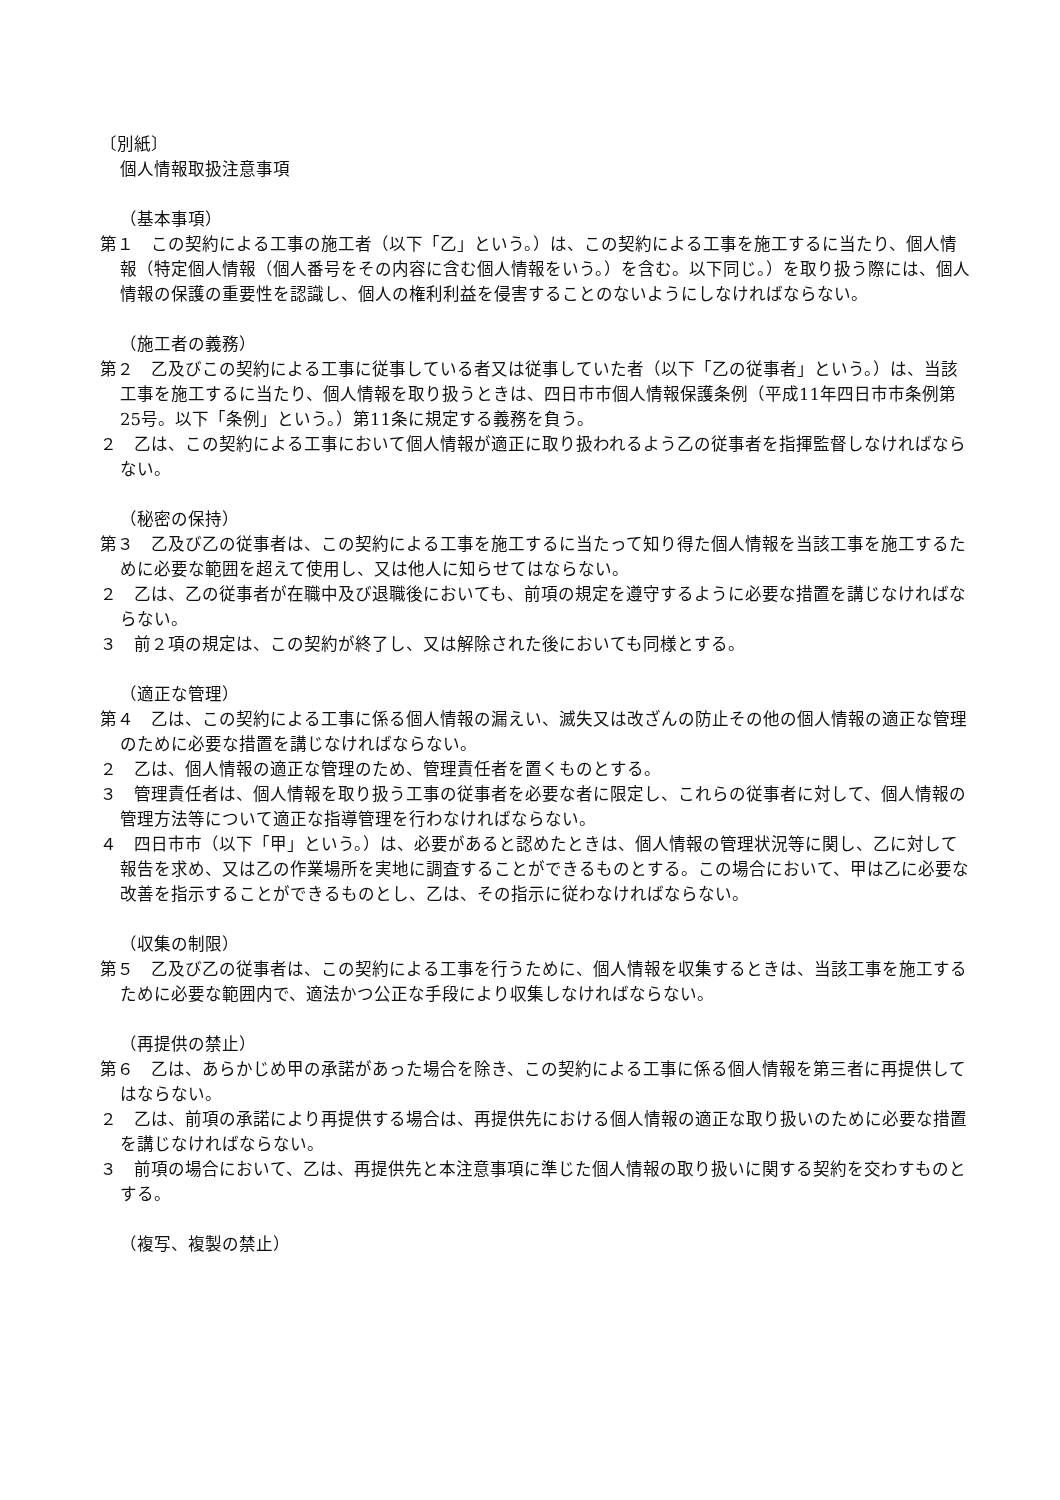〔別紙〕
個人情報取扱注意事項
（基本事項）
第１　この契約による工事の施工者（以下「乙」という。）は、この契約による工事を施工するに当たり、個人情報（特定個人情報（個人番号をその内容に含む個人情報をいう。）を含む。以下同じ。）を取り扱う際には、個人情報の保護の重要性を認識し、個人の権利利益を侵害することのないようにしなければならない。
（施工者の義務）
第２　乙及びこの契約による工事に従事している者又は従事していた者（以下「乙の従事者」という。）は、当該工事を施工するに当たり、個人情報を取り扱うときは、四日市市個人情報保護条例（平成11年四日市市条例第25号。以下「条例」という。）第11条に規定する義務を負う。
２　乙は、この契約による工事において個人情報が適正に取り扱われるよう乙の従事者を指揮監督しなければならない。
（秘密の保持）
第３　乙及び乙の従事者は、この契約による工事を施工するに当たって知り得た個人情報を当該工事を施工するために必要な範囲を超えて使用し、又は他人に知らせてはならない。
２　乙は、乙の従事者が在職中及び退職後においても、前項の規定を遵守するように必要な措置を講じなければならない。
３　前２項の規定は、この契約が終了し、又は解除された後においても同様とする。
（適正な管理）
第４　乙は、この契約による工事に係る個人情報の漏えい、滅失又は改ざんの防止その他の個人情報の適正な管理のために必要な措置を講じなければならない。
２　乙は、個人情報の適正な管理のため、管理責任者を置くものとする。
３　管理責任者は、個人情報を取り扱う工事の従事者を必要な者に限定し、これらの従事者に対して、個人情報の管理方法等について適正な指導管理を行わなければならない。
４　四日市市（以下「甲」という。）は、必要があると認めたときは、個人情報の管理状況等に関し、乙に対して報告を求め、又は乙の作業場所を実地に調査することができるものとする。この場合において、甲は乙に必要な改善を指示することができるものとし、乙は、その指示に従わなければならない。
（収集の制限）
第５　乙及び乙の従事者は、この契約による工事を行うために、個人情報を収集するときは、当該工事を施工するために必要な範囲内で、適法かつ公正な手段により収集しなければならない。
（再提供の禁止）
第６　乙は、あらかじめ甲の承諾があった場合を除き、この契約による工事に係る個人情報を第三者に再提供してはならない。
２　乙は、前項の承諾により再提供する場合は、再提供先における個人情報の適正な取り扱いのために必要な措置を講じなければならない。
３　前項の場合において、乙は、再提供先と本注意事項に準じた個人情報の取り扱いに関する契約を交わすものとする。
（複写、複製の禁止）